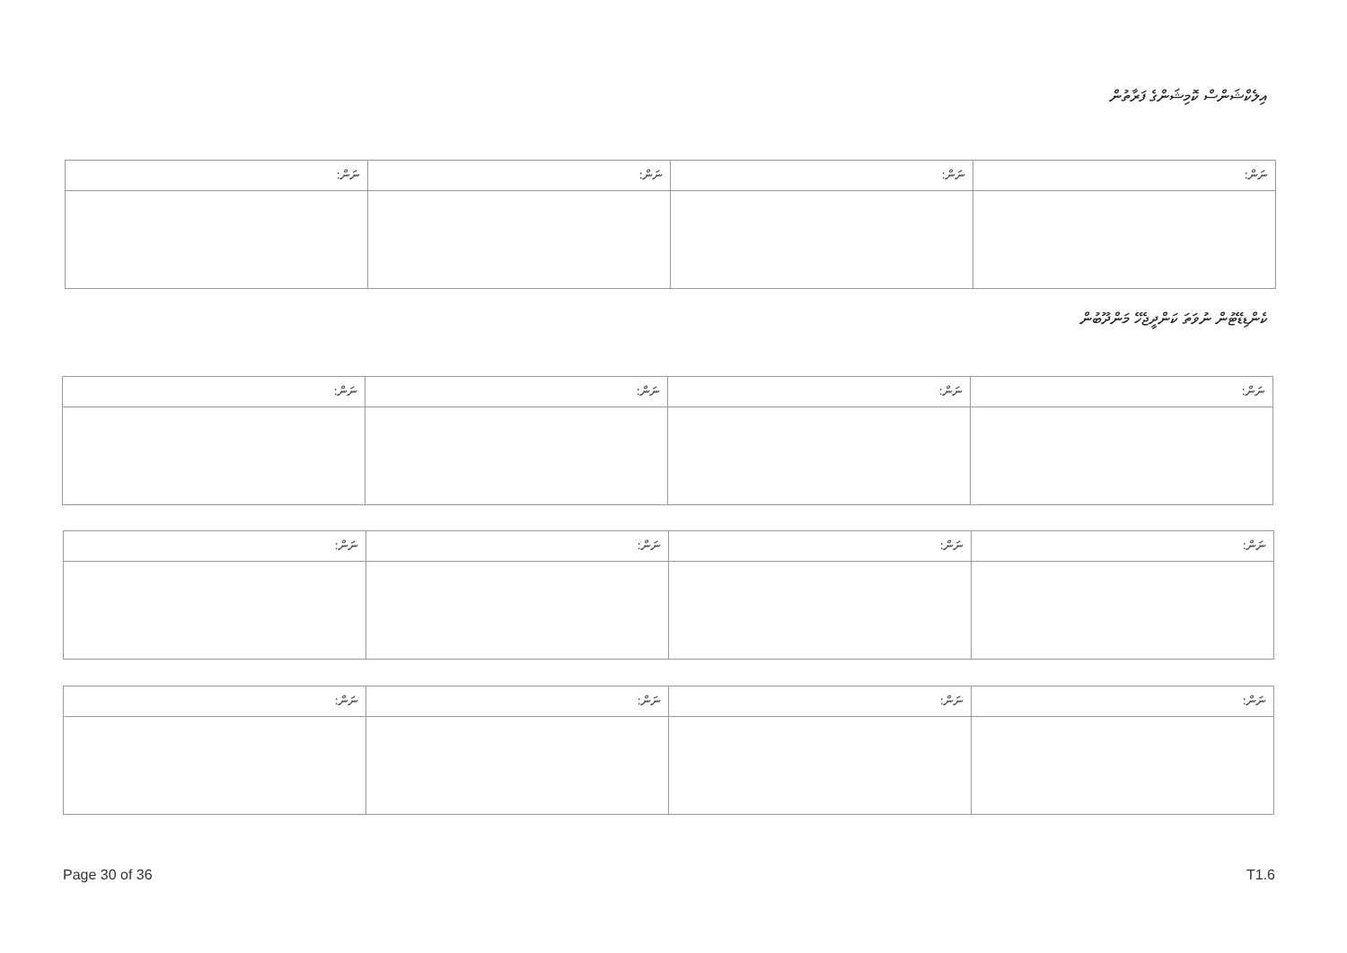އިލެކްޝަންސް ކޮމިޝަންގެ ފަރާތުން
| ނަން: | ނަން: | ނަން: | ނަން: |
| --- | --- | --- | --- |
ކެންޑިޑޭޓުން ނުވަތަ ކަންދީޖެހޭ މަންދޫބުން
| ނަން: | ނަން: | ނަން: | ނަން: |
| --- | --- | --- | --- |
| ނަން: | ނަން: | ނަން: | ނަން: |
| --- | --- | --- | --- |
| ނަން: | ނަން: | ނަން: | ނަން: |
| --- | --- | --- | --- |
Page 30 of 36 T1.6